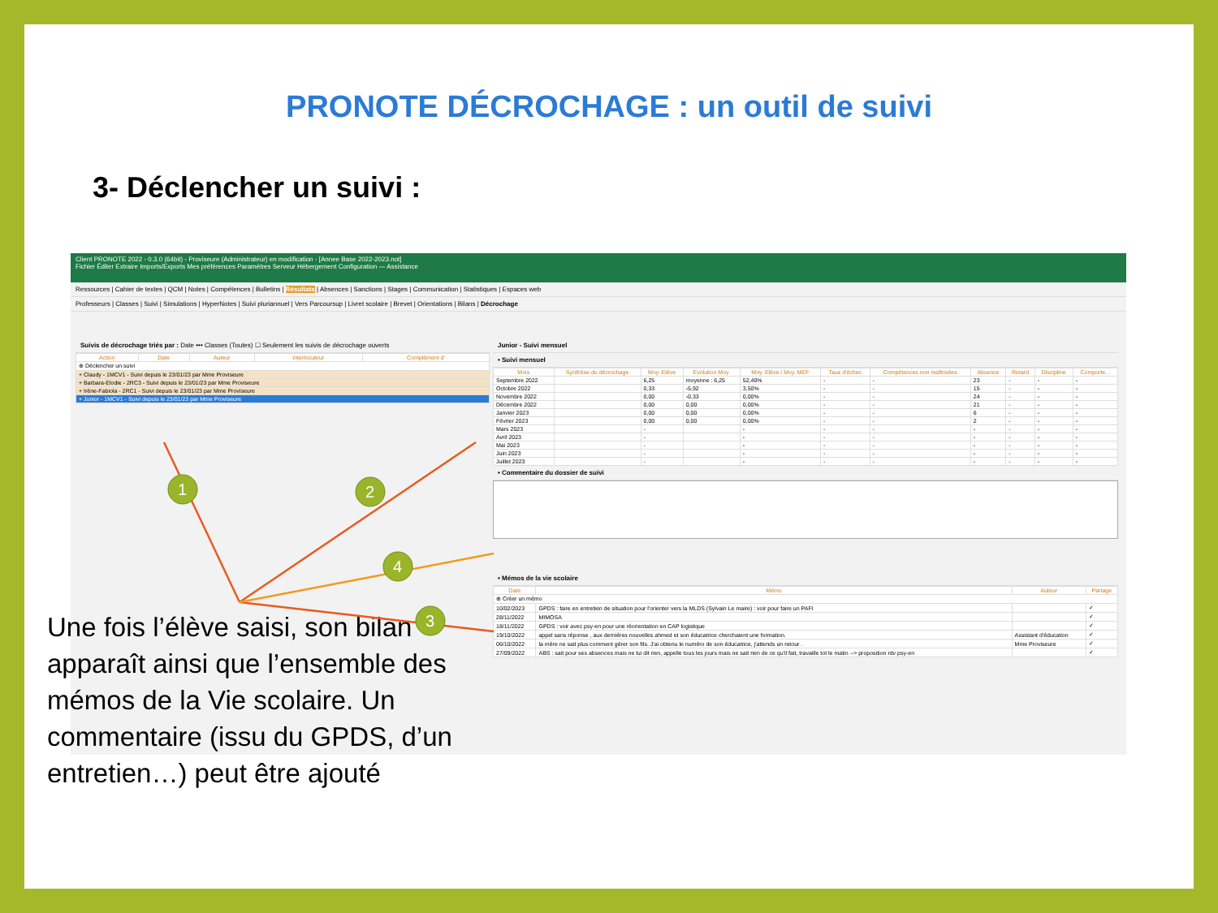PRONOTE DÉCROCHAGE : un outil de suivi
3- Déclencher un suivi :
Client PRONOTE 2022 - 0.3.0 (64bit) - Proviseure (Administrateur) en modification - [Annee Base 2022-2023.not]
Fichier Éditer Extraire Imports/Exports Mes préférences Paramètres Serveur Hébergement Configuration — Assistance
Ressources | Cahier de textes | QCM | Notes | Compétences | Bulletins | Résultats | Absences | Sanctions | Stages | Communication | Statistiques | Espaces web
Professeurs | Classes | Suivi | Simulations | HyperNotes | Suivi pluriannuel | Vers Parcoursup | Livret scolaire | Brevet | Orientations | Bilans | Décrochage
Suivis de décrochage triés par : Date ••• Classes (Toutes) ☐ Seulement les suivis de décrochage ouverts
| Action | Date | Auteur | Interlocuteur | Complément d' |
| --- | --- | --- | --- | --- |
| ⊕ Déclencher un suivi | | | | |
| + Claudy - 1MCV1 - Suivi depuis le 23/01/23 par Mme Proviseure | | | | |
| + Barbara-Elodie - 2RC3 - Suivi depuis le 23/01/23 par Mme Proviseure | | | | |
| + Irène-Fabiola - 2RC1 - Suivi depuis le 23/01/23 par Mme Proviseure | | | | |
| + Junior - 1MCV1 - Suivi depuis le 23/01/23 par Mme Proviseure | | | | |
Junior - Suivi mensuel
• Suivi mensuel
| Mois | Synthèse du décrochage | Moy. Elève | Evolution Moy. | Moy. Elève / Moy. MEF | Taux d'échec | Compétences non maîtrisées | Absence | Retard | Discipline | Comporte... |
| --- | --- | --- | --- | --- | --- | --- | --- | --- | --- | --- |
| Septembre 2022 | | 6,25 | moyenne : 6,25 | 52,40% | - | - | 23 | - | - | - |
| Octobre 2022 | | 0,33 | -5,92 | 3,50% | - | - | 15 | - | - | - |
| Novembre 2022 | | 0,00 | -0,33 | 0,00% | - | - | 24 | - | - | - |
| Décembre 2022 | | 0,00 | 0,00 | 0,00% | - | - | 21 | - | - | - |
| Janvier 2023 | | 0,00 | 0,00 | 0,00% | - | - | 6 | - | - | - |
| Février 2023 | | 0,00 | 0,00 | 0,00% | - | - | 2 | - | - | - |
| Mars 2023 | | - | | - | - | - | - | - | - | - |
| Avril 2023 | | - | | - | - | - | - | - | - | - |
| Mai 2023 | | - | | - | - | - | - | - | - | - |
| Juin 2023 | | - | | - | - | - | - | - | - | - |
| Juillet 2023 | | - | | - | - | - | - | - | - | - |
• Commentaire du dossier de suivi
• Mémos de la vie scolaire
| Date | Mémo | Auteur | Partage |
| --- | --- | --- | --- |
| ⊕ Créer un mémo | | | |
| 10/02/2023 | GPDS : faire en entretien de situation pour l'orienter vers la MLDS (Sylvain Le maire) : voir pour faire un PAFI | | ✓ |
| 28/11/2022 | MIMOSA | | ✓ |
| 18/11/2022 | GPDS : voir avec psy-en pour une réorientation en CAP logistique | | ✓ |
| 19/10/2022 | appel sans réponse , aux dernières nouvelles ahmed et son éducatrice cherchaient une formation. | Assistant d'éducation | ✓ |
| 06/10/2022 | la mère ne sait plus comment gérer son fils. J'ai obtenu le numéro de son éducatrice, j'attends un retour . | Mme Proviseure | ✓ |
| 27/09/2022 | ABS : sait pour ses absences mais ne lui dit rien, appelle tous les jours mais ne sait rien de ce qu'il fait, travaille tot le matin --> proposition rdv psy-en | | ✓ |
Une fois l’élève saisi, son bilan apparaît ainsi que l’ensemble des mémos de la Vie scolaire. Un commentaire (issu du GPDS, d’un entretien…) peut être ajouté
1
2
4
3